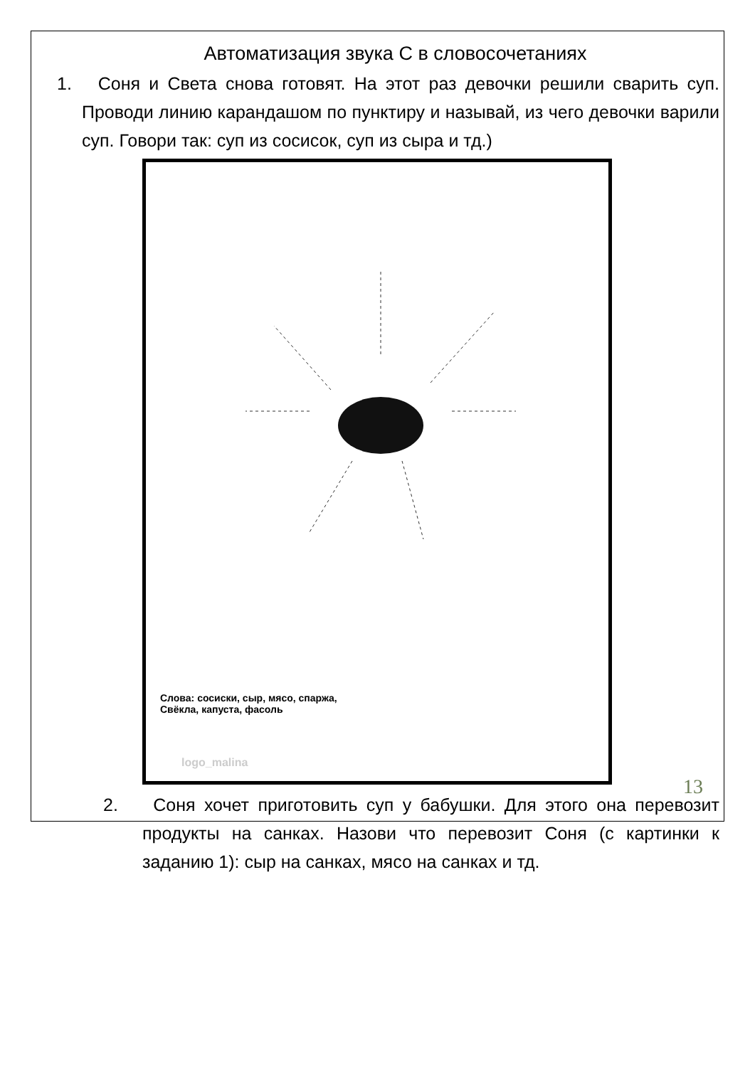Автоматизация звука С в словосочетаниях
1. Соня и Света снова готовят. На этот раз девочки решили сварить суп. Проводи линию карандашом по пунктиру и называй, из чего девочки варили суп. Говори так: суп из сосисок, суп из сыра и тд.)
Слова: сосиски, сыр, мясо, спаржа,
Свёкла, капуста, фасоль
logo_malina
2. Соня хочет приготовить суп у бабушки. Для этого она перевозит продукты на санках. Назови что перевозит Соня (с картинки к заданию 1): сыр на санках, мясо на санках и тд.
13